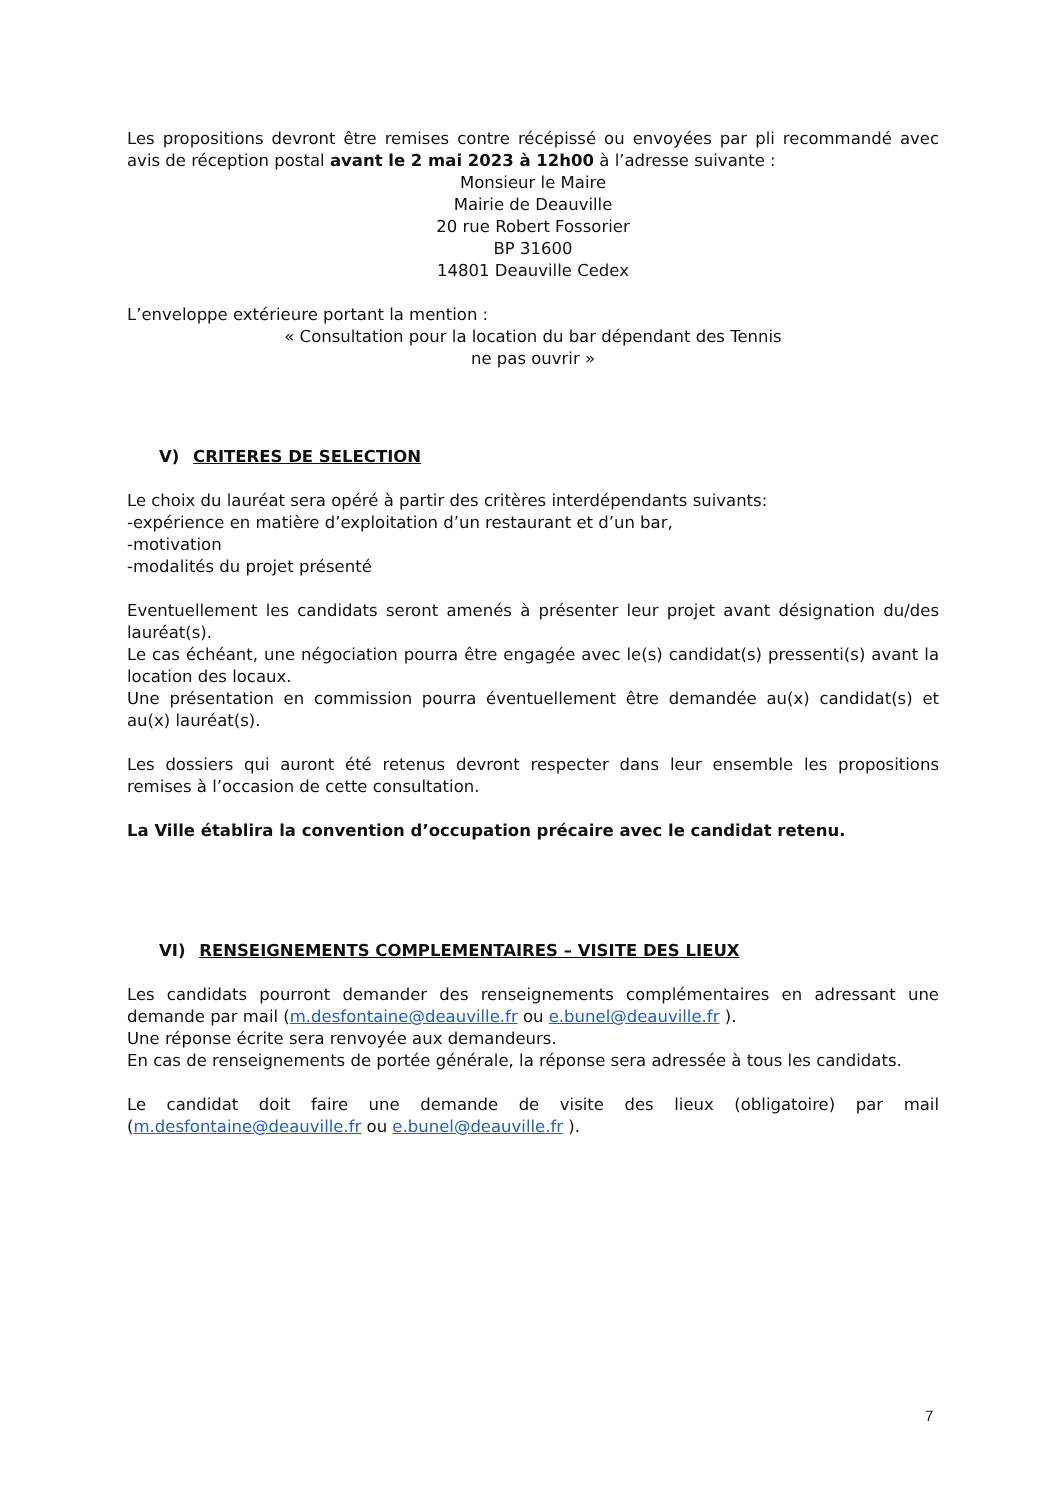Les propositions devront être remises contre récépissé ou envoyées par pli recommandé avec avis de réception postal avant le 2 mai 2023 à 12h00 à l’adresse suivante :
Monsieur le Maire
Mairie de Deauville
20 rue Robert Fossorier
BP 31600
14801 Deauville Cedex
L’enveloppe extérieure portant la mention :
« Consultation pour la location du bar dépendant des Tennis
ne pas ouvrir »
V) CRITERES DE SELECTION
Le choix du lauréat sera opéré à partir des critères interdépendants suivants:
-expérience en matière d’exploitation d’un restaurant et d’un bar,
-motivation
-modalités du projet présenté
Eventuellement les candidats seront amenés à présenter leur projet avant désignation du/des lauréat(s).
Le cas échéant, une négociation pourra être engagée avec le(s) candidat(s) pressenti(s) avant la location des locaux.
Une présentation en commission pourra éventuellement être demandée au(x) candidat(s) et au(x) lauréat(s).
Les dossiers qui auront été retenus devront respecter dans leur ensemble les propositions remises à l’occasion de cette consultation.
La Ville établira la convention d’occupation précaire avec le candidat retenu.
VI) RENSEIGNEMENTS COMPLEMENTAIRES – VISITE DES LIEUX
Les candidats pourront demander des renseignements complémentaires en adressant une demande par mail (m.desfontaine@deauville.fr ou e.bunel@deauville.fr ).
Une réponse écrite sera renvoyée aux demandeurs.
En cas de renseignements de portée générale, la réponse sera adressée à tous les candidats.
Le candidat doit faire une demande de visite des lieux (obligatoire) par mail (m.desfontaine@deauville.fr ou e.bunel@deauville.fr ).
7